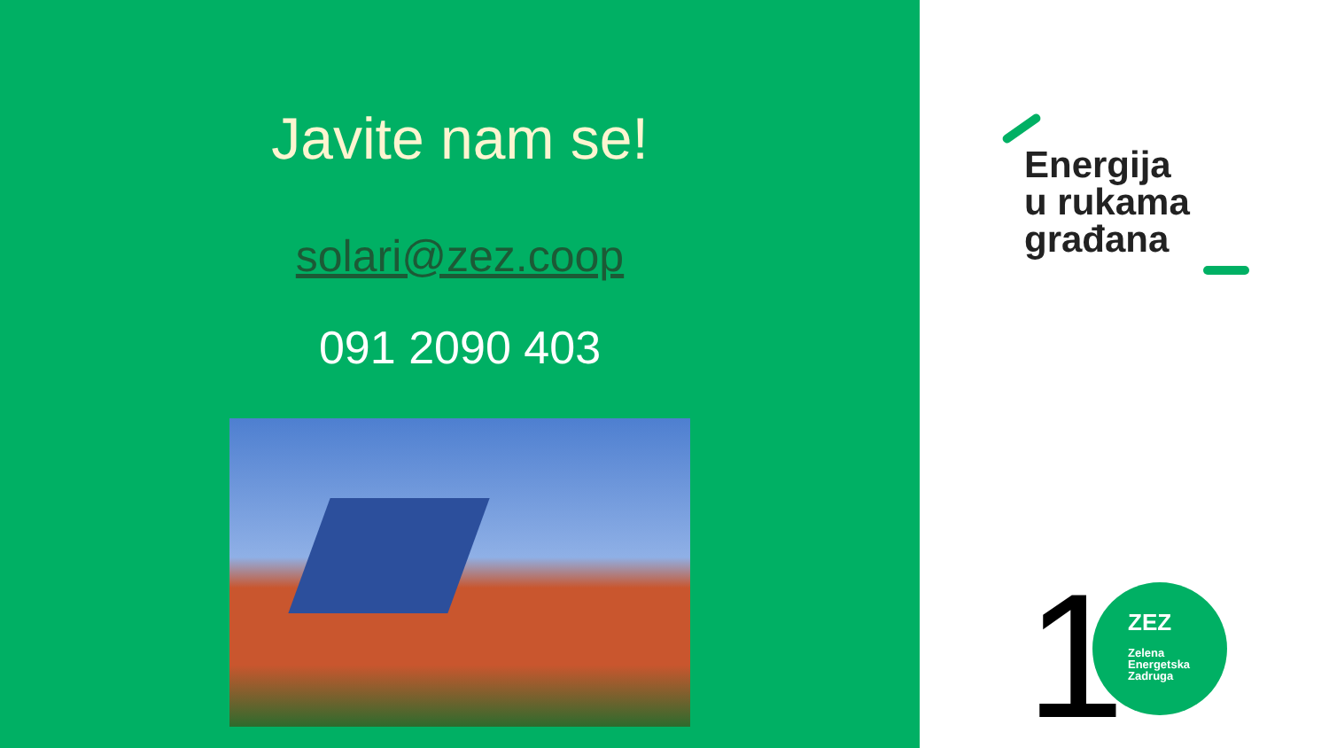Javite nam se!
solari@zez.coop
091 2090 403
Energija
u rukama
građana
1
ZEZ
Zelena
Energetska
Zadruga